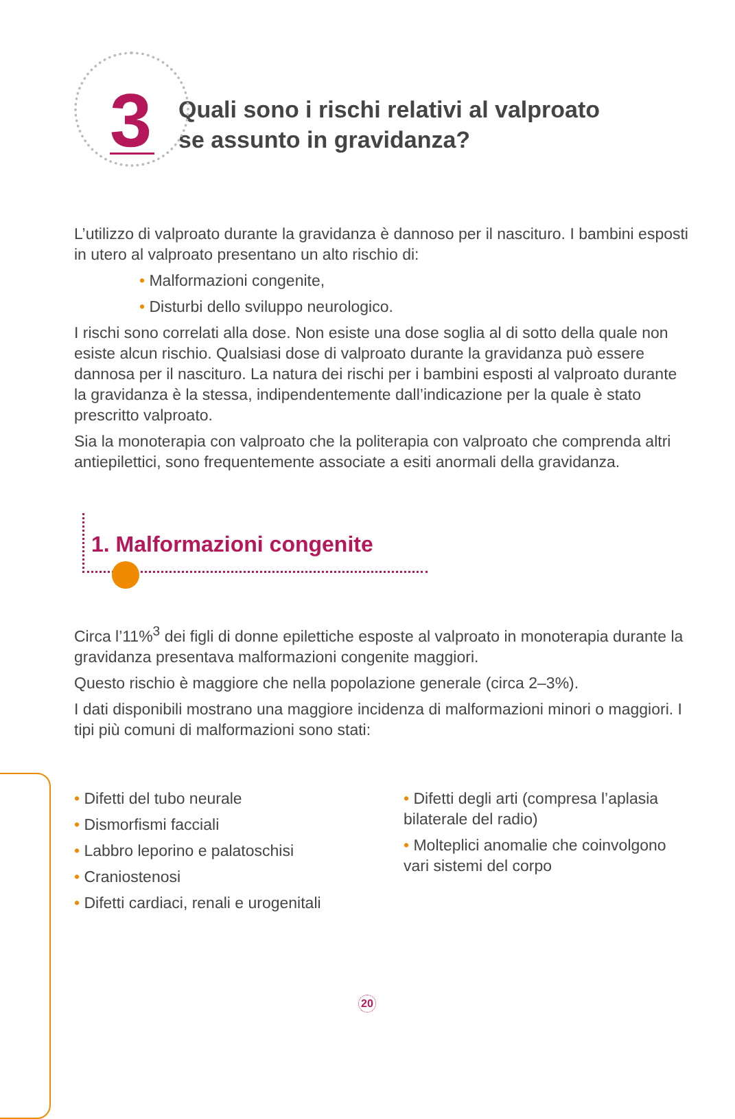3
Quali sono i rischi relativi al valproato
se assunto in gravidanza?
L’utilizzo di valproato durante la gravidanza è dannoso per il nascituro. I bambini esposti in utero al valproato presentano un alto rischio di:
• Malformazioni congenite,
• Disturbi dello sviluppo neurologico.
I rischi sono correlati alla dose. Non esiste una dose soglia al di sotto della quale non esiste alcun rischio. Qualsiasi dose di valproato durante la gravidanza può essere dannosa per il nascituro. La natura dei rischi per i bambini esposti al valproato durante la gravidanza è la stessa, indipendentemente dall’indicazione per la quale è stato prescritto valproato.
Sia la monoterapia con valproato che la politerapia con valproato che comprenda altri antiepilettici, sono frequentemente associate a esiti anormali della gravidanza.
1. Malformazioni congenite
Circa l’11%<sup>3</sup> dei figli di donne epilettiche esposte al valproato in monoterapia durante la gravidanza presentava malformazioni congenite maggiori.
Questo rischio è maggiore che nella popolazione generale (circa 2–3%).
I dati disponibili mostrano una maggiore incidenza di malformazioni minori o maggiori. I tipi più comuni di malformazioni sono stati:
• Difetti del tubo neurale
• Dismorfismi facciali
• Labbro leporino e palatoschisi
• Craniostenosi
• Difetti cardiaci, renali e urogenitali
• Difetti degli arti (compresa l’aplasia bilaterale del radio)
• Molteplici anomalie che coinvolgono vari sistemi del corpo
20